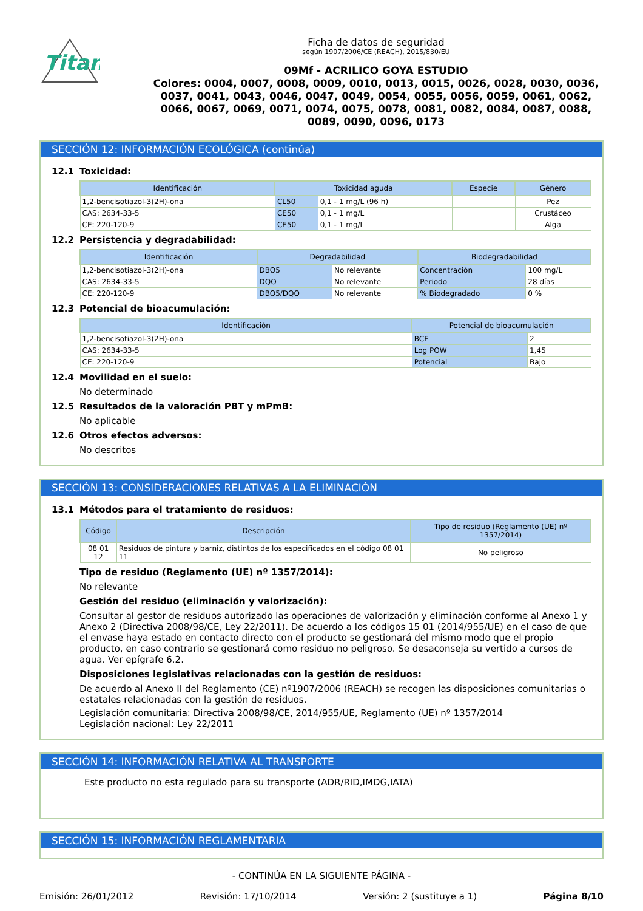Titan
Ficha de datos de seguridad
según 1907/2006/CE (REACH), 2015/830/EU
09Mf - ACRILICO GOYA ESTUDIO
Colores: 0004, 0007, 0008, 0009, 0010, 0013, 0015, 0026, 0028, 0030, 0036, 0037, 0041, 0043, 0046, 0047, 0049, 0054, 0055, 0056, 0059, 0061, 0062, 0066, 0067, 0069, 0071, 0074, 0075, 0078, 0081, 0082, 0084, 0087, 0088, 0089, 0090, 0096, 0173
SECCIÓN 12: INFORMACIÓN ECOLÓGICA (continúa)
12.1 Toxicidad:
| Identificación | Toxicidad aguda | | Especie | Género |
| --- | --- | --- | --- | --- |
| 1,2-bencisotiazol-3(2H)-ona | CL50 | 0,1 - 1 mg/L (96 h) | | Pez |
| CAS: 2634-33-5 | CE50 | 0,1 - 1 mg/L | | Crustáceo |
| CE: 220-120-9 | CE50 | 0,1 - 1 mg/L | | Alga |
12.2 Persistencia y degradabilidad:
| Identificación | Degradabilidad | | Biodegradabilidad | |
| --- | --- | --- | --- | --- |
| 1,2-bencisotiazol-3(2H)-ona | DBO5 | No relevante | Concentración | 100 mg/L |
| CAS: 2634-33-5 | DQO | No relevante | Periodo | 28 días |
| CE: 220-120-9 | DBO5/DQO | No relevante | % Biodegradado | 0 % |
12.3 Potencial de bioacumulación:
| Identificación | Potencial de bioacumulación | |
| --- | --- | --- |
| 1,2-bencisotiazol-3(2H)-ona | BCF | 2 |
| CAS: 2634-33-5 | Log POW | 1,45 |
| CE: 220-120-9 | Potencial | Bajo |
12.4 Movilidad en el suelo:
No determinado
12.5 Resultados de la valoración PBT y mPmB:
No aplicable
12.6 Otros efectos adversos:
No descritos
SECCIÓN 13: CONSIDERACIONES RELATIVAS A LA ELIMINACIÓN
13.1 Métodos para el tratamiento de residuos:
| Código | Descripción | Tipo de residuo (Reglamento (UE) nº 1357/2014) |
| --- | --- | --- |
| 08 01 12 | Residuos de pintura y barniz, distintos de los especificados en el código 08 01 11 | No peligroso |
Tipo de residuo (Reglamento (UE) nº 1357/2014):
No relevante
Gestión del residuo (eliminación y valorización):
Consultar al gestor de residuos autorizado las operaciones de valorización y eliminación conforme al Anexo 1 y Anexo 2 (Directiva 2008/98/CE, Ley 22/2011). De acuerdo a los códigos 15 01 (2014/955/UE) en el caso de que el envase haya estado en contacto directo con el producto se gestionará del mismo modo que el propio producto, en caso contrario se gestionará como residuo no peligroso. Se desaconseja su vertido a cursos de agua. Ver epígrafe 6.2.
Disposiciones legislativas relacionadas con la gestión de residuos:
De acuerdo al Anexo II del Reglamento (CE) nº1907/2006 (REACH) se recogen las disposiciones comunitarias o estatales relacionadas con la gestión de residuos.
Legislación comunitaria: Directiva 2008/98/CE, 2014/955/UE, Reglamento (UE) nº 1357/2014
Legislación nacional: Ley 22/2011
SECCIÓN 14: INFORMACIÓN RELATIVA AL TRANSPORTE
Este producto no esta regulado para su transporte (ADR/RID,IMDG,IATA)
SECCIÓN 15: INFORMACIÓN REGLAMENTARIA
- CONTINÚA EN LA SIGUIENTE PÁGINA -
Emisión: 26/01/2012 Revisión: 17/10/2014 Versión: 2 (sustituye a 1) Página 8/10